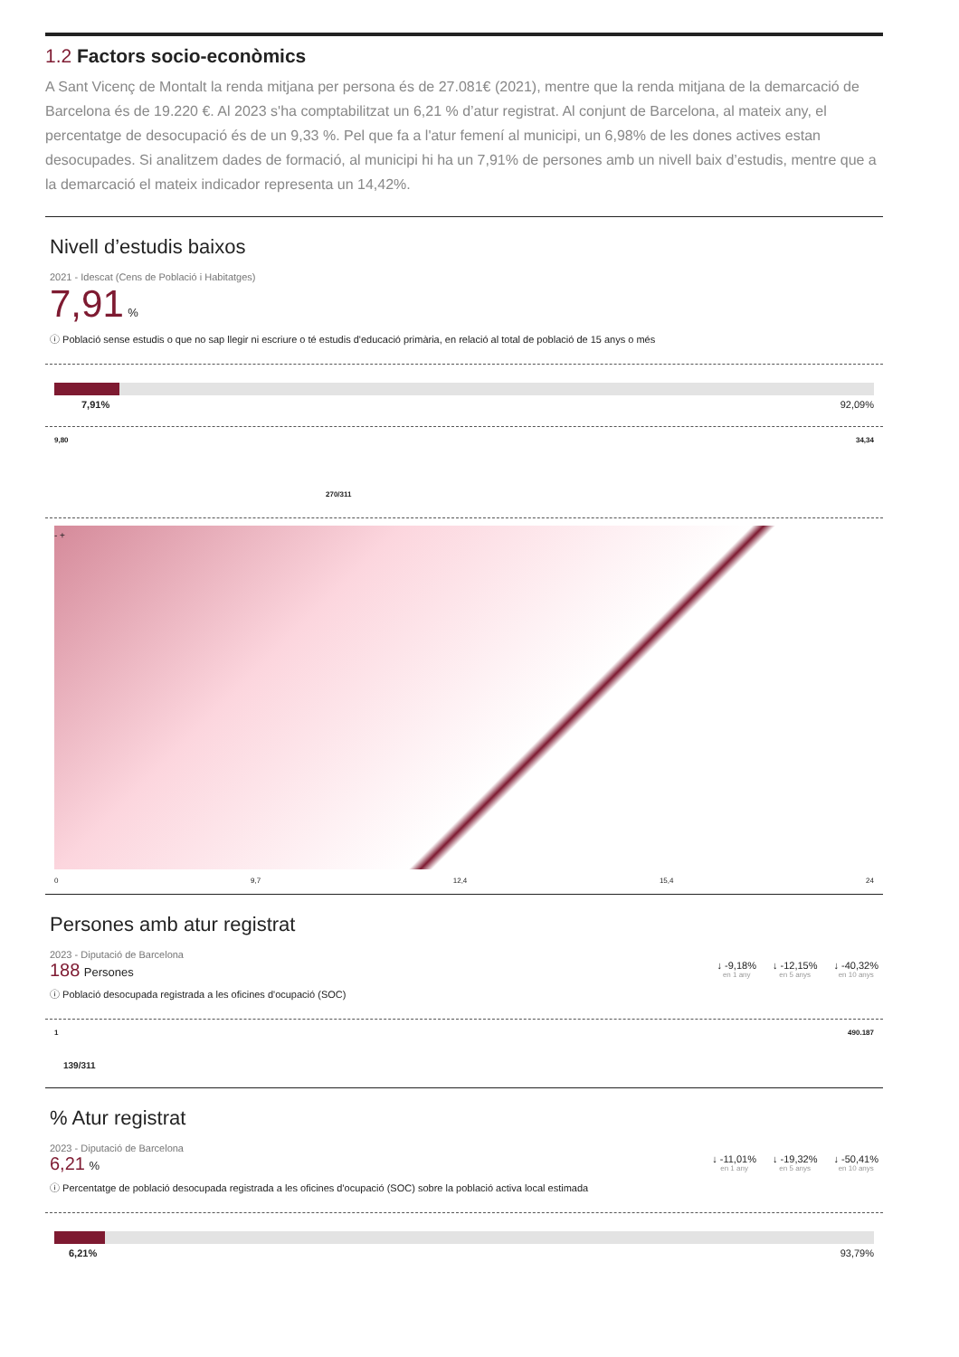1.2 Factors socio-econòmics
A Sant Vicenç de Montalt la renda mitjana per persona és de 27.081€ (2021), mentre que la renda mitjana de la demarcació de Barcelona és de 19.220 €. Al 2023 s'ha comptabilitzat un 6,21 % d’atur registrat. Al conjunt de Barcelona, al mateix any, el percentatge de desocupació és de un 9,33 %. Pel que fa a l'atur femení al municipi, un 6,98% de les dones actives estan desocupades. Si analitzem dades de formació, al municipi hi ha un 7,91% de persones amb un nivell baix d’estudis, mentre que a la demarcació el mateix indicador representa un 14,42%.
Nivell d’estudis baixos
2021 - Idescat (Cens de Població i Habitatges)
7,91 %
ⓘ Població sense estudis o que no sap llegir ni escriure o té estudis d'educació primària, en relació al total de població de 15 anys o més
7,91% 92,09%
9,80 34,34
270/311
- +
0 9,7 12,4 15,4 24
Persones amb atur registrat
2023 - Diputació de Barcelona
188 Persones
↓ -9,18%
en 1 any
↓ -12,15%
en 5 anys
↓ -40,32%
en 10 anys
ⓘ Població desocupada registrada a les oficines d'ocupació (SOC)
1 490.187
139/311
% Atur registrat
2023 - Diputació de Barcelona
6,21 %
↓ -11,01%
en 1 any
↓ -19,32%
en 5 anys
↓ -50,41%
en 10 anys
ⓘ Percentatge de població desocupada registrada a les oficines d'ocupació (SOC) sobre la població activa local estimada
6,21% 93,79%